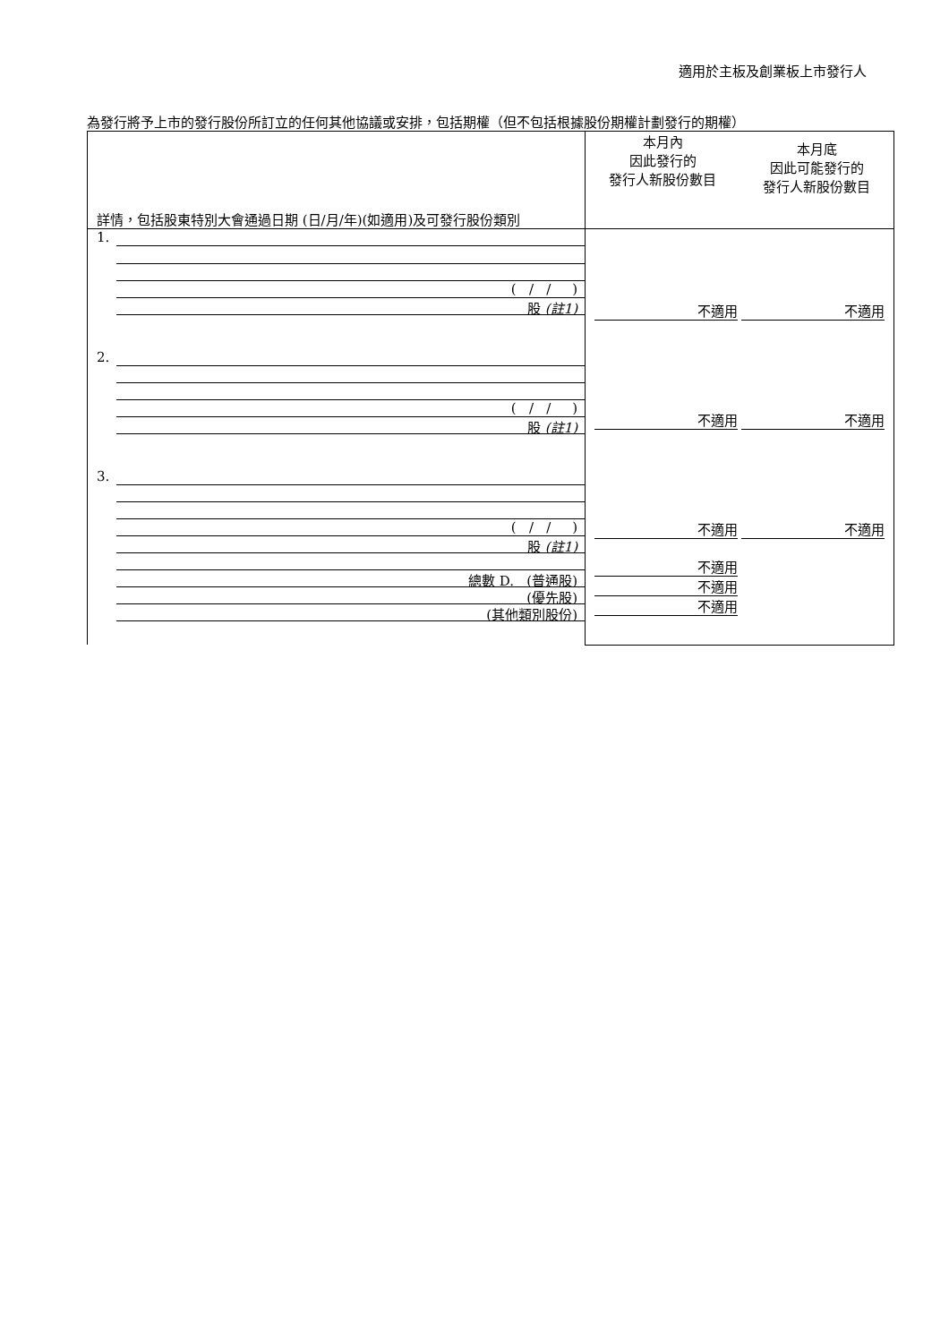適用於主板及創業板上市發行人
為發行將予上市的發行股份所訂立的任何其他協議或安排，包括期權（但不包括根據股份期權計劃發行的期權）
| 詳情，包括股東特別大會通過日期 (日/月/年)(如適用)及可發行股份類別 | 本月內 因此發行的 發行人新股份數目 本月底 因此可能發行的 發行人新股份數目 |
| 1. ( / / ) 股 (註1) 2. ( / / ) 股 (註1) 3. ( / / ) 股 (註1) 總數 D. (普通股) (優先股) (其他類別股份) | 不適用 不適用 不適用 不適用 不適用 不適用 不適用 不適用 不適用 |